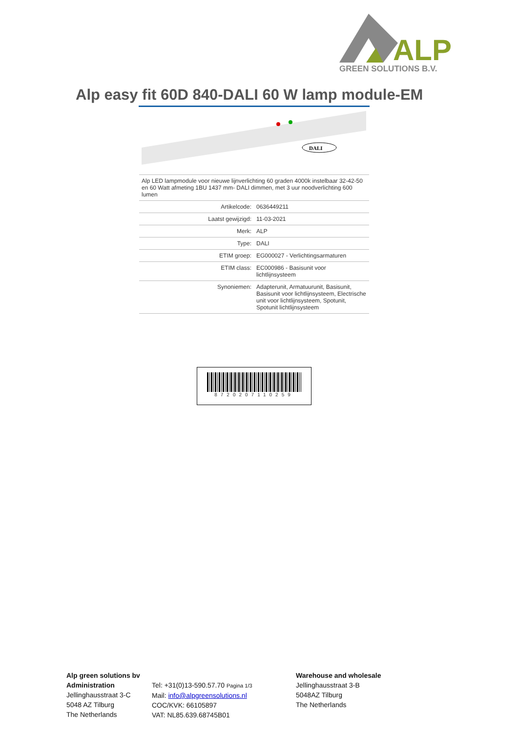ALP
GREEN SOLUTIONS B.V.
Alp easy fit 60D 840-DALI 60 W lamp module-EM
DALI
| Alp LED lampmodule voor nieuwe lijnverlichting 60 graden 4000k instelbaar 32-42-50 en 60 Watt afmeting 1BU 1437 mm- DALI dimmen, met 3 uur noodverlichting 600 lumen | |
| Artikelcode: | 0636449211 |
| Laatst gewijzigd: | 11-03-2021 |
| Merk: | ALP |
| Type: | DALI |
| ETIM groep: | EG000027 - Verlichtingsarmaturen |
| ETIM class: | EC000986 - Basisunit voor lichtlijnsysteem |
| Synoniemen: | Adapterunit, Armatuurunit, Basisunit, Basisunit voor lichtlijnsysteem, Electrische unit voor lichtlijnsysteem, Spotunit, Spotunit lichtlijnsysteem |
8720207110259
Alp green solutions bv
Administration
Jellinghausstraat 3-C
5048 AZ Tilburg
The Netherlands
Tel: +31(0)13-590.57.70 Pagina 1/3
Mail: info@alpgreensolutions.nl
COC/KVK: 66105897
VAT: NL85.639.68745B01
Warehouse and wholesale
Jellinghausstraat 3-B
5048AZ Tilburg
The Netherlands